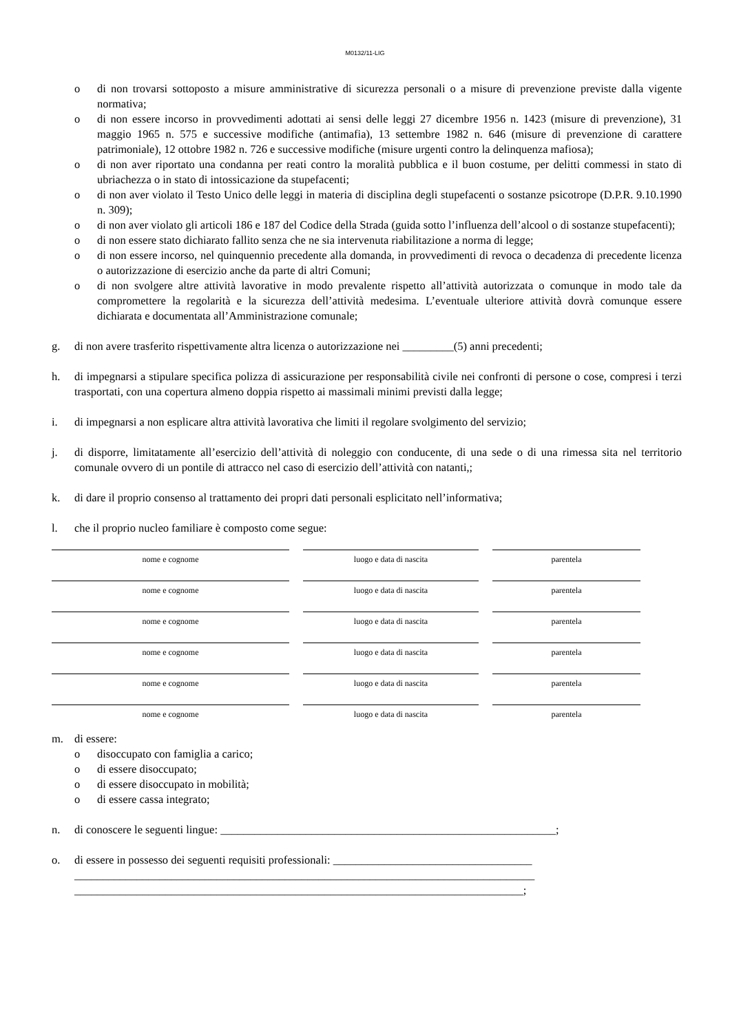M0132/11-LIG
o di non trovarsi sottoposto a misure amministrative di sicurezza personali o a misure di prevenzione previste dalla vigente normativa;
o di non essere incorso in provvedimenti adottati ai sensi delle leggi 27 dicembre 1956 n. 1423 (misure di prevenzione), 31 maggio 1965 n. 575 e successive modifiche (antimafia), 13 settembre 1982 n. 646 (misure di prevenzione di carattere patrimoniale), 12 ottobre 1982 n. 726 e successive modifiche (misure urgenti contro la delinquenza mafiosa);
o di non aver riportato una condanna per reati contro la moralità pubblica e il buon costume, per delitti commessi in stato di ubriachezza o in stato di intossicazione da stupefacenti;
o di non aver violato il Testo Unico delle leggi in materia di disciplina degli stupefacenti o sostanze psicotrope (D.P.R. 9.10.1990 n. 309);
o di non aver violato gli articoli 186 e 187 del Codice della Strada (guida sotto l’influenza dell’alcool o di sostanze stupefacenti);
o di non essere stato dichiarato fallito senza che ne sia intervenuta riabilitazione a norma di legge;
o di non essere incorso, nel quinquennio precedente alla domanda, in provvedimenti di revoca o decadenza di precedente licenza o autorizzazione di esercizio anche da parte di altri Comuni;
o di non svolgere altre attività lavorative in modo prevalente rispetto all’attività autorizzata o comunque in modo tale da compromettere la regolarità e la sicurezza dell’attività medesima. L’eventuale ulteriore attività dovrà comunque essere dichiarata e documentata all’Amministrazione comunale;
g. di non avere trasferito rispettivamente altra licenza o autorizzazione nei _________(5) anni precedenti;
h. di impegnarsi a stipulare specifica polizza di assicurazione per responsabilità civile nei confronti di persone o cose, compresi i terzi trasportati, con una copertura almeno doppia rispetto ai massimali minimi previsti dalla legge;
i. di impegnarsi a non esplicare altra attività lavorativa che limiti il regolare svolgimento del servizio;
j. di disporre, limitatamente all’esercizio dell’attività di noleggio con conducente, di una sede o di una rimessa sita nel territorio comunale ovvero di un pontile di attracco nel caso di esercizio dell’attività con natanti,;
k. di dare il proprio consenso al trattamento dei propri dati personali esplicitato nell’informativa;
l. che il proprio nucleo familiare è composto come segue:
nome e cognome luogo e data di nascita parentela
nome e cognome luogo e data di nascita parentela
nome e cognome luogo e data di nascita parentela
nome e cognome luogo e data di nascita parentela
nome e cognome luogo e data di nascita parentela
nome e cognome luogo e data di nascita parentela
m. di essere:
o disoccupato con famiglia a carico;
o di essere disoccupato;
o di essere disoccupato in mobilità;
o di essere cassa integrato;
n. di conoscere le seguenti lingue: ___________________________________________________________;
o. di essere in possesso dei seguenti requisiti professionali: ___________________________________
_________________________________________________________________________________
_______________________________________________________________________________;